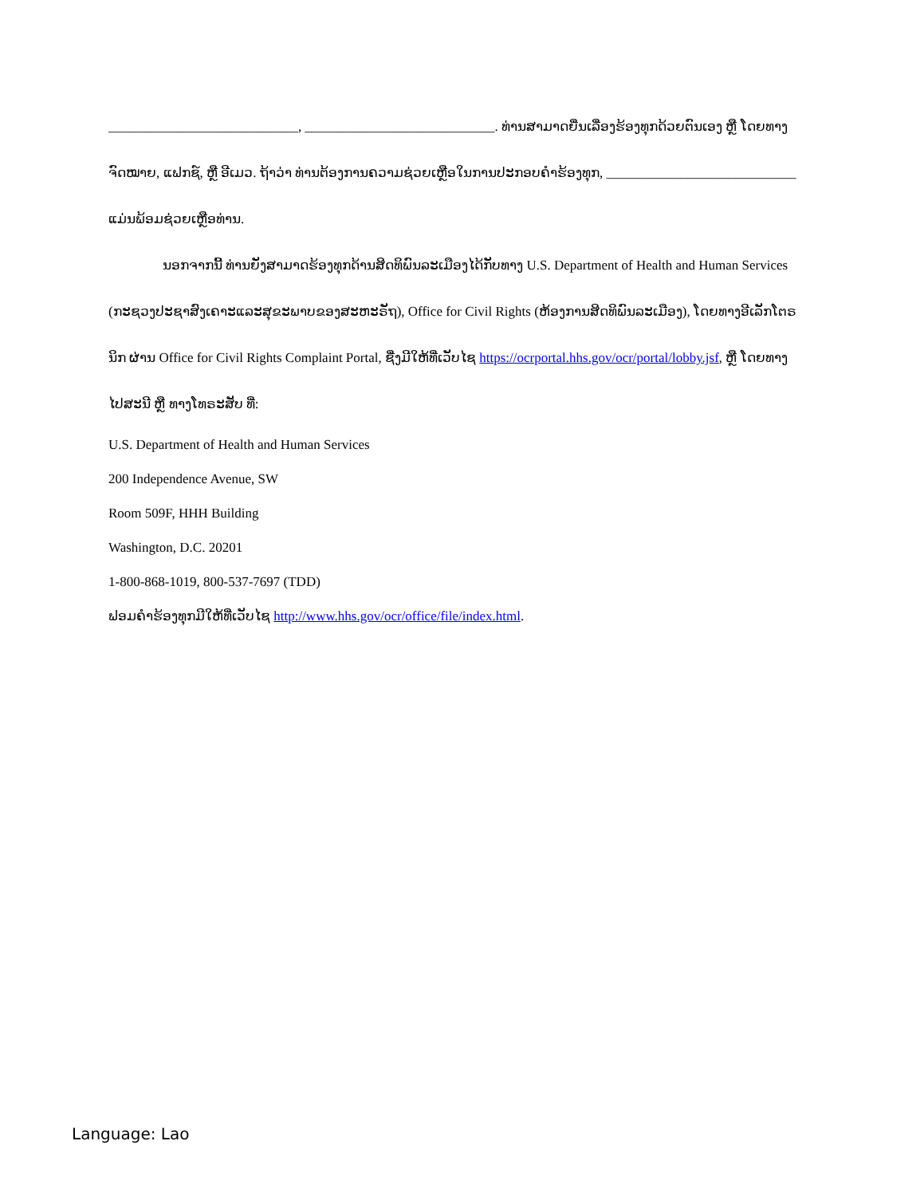____________________________, ____________________________. ທ່ານສາມາດຍື່ນເລື່ອງຮ້ອງທຸກດ້ວຍຕົນເອງ ຫຼື ໂດຍທາງຈົດໝາຍ, ແຟກຊ໌, ຫຼື ອີເມວ. ຖ້າວ່າ ທ່ານຕ້ອງການຄວາມຊ່ວຍເຫຼືອໃນການປະກອບຄຳຮ້ອງທຸກ, ____________________________ ແມ່ນພ້ອມຊ່ວຍເຫຼືອທ່ານ.
ນອກຈາກນີ້ ທ່ານຍັງສາມາດຮ້ອງທຸກດ້ານສິດທິພົນລະເມືອງໄດ້ກັບທາງ U.S. Department of Health and Human Services (ກະຊວງປະຊາສົງເຄາະແລະສຸຂະພາບຂອງສະຫະຣັຖ), Office for Civil Rights (ຫ້ອງການສິດທິພົນລະເມືອງ), ໂດຍທາງອີເລັກໂຕຣນິກ ຜ່ານ Office for Civil Rights Complaint Portal, ຊື່ງມີໃຫ້ທີ່ເວັບໄຊ https://ocrportal.hhs.gov/ocr/portal/lobby.jsf, ຫຼື ໂດຍທາງໄປສະນີ ຫຼື ທາງໂທຣະສັບ ທີ່:
U.S. Department of Health and Human Services
200 Independence Avenue, SW
Room 509F, HHH Building
Washington, D.C. 20201
1-800-868-1019, 800-537-7697 (TDD)
ຟອມຄຳຮ້ອງທຸກມີໃຫ້ທີ່ເວັບໄຊ http://www.hhs.gov/ocr/office/file/index.html.
Language: Lao